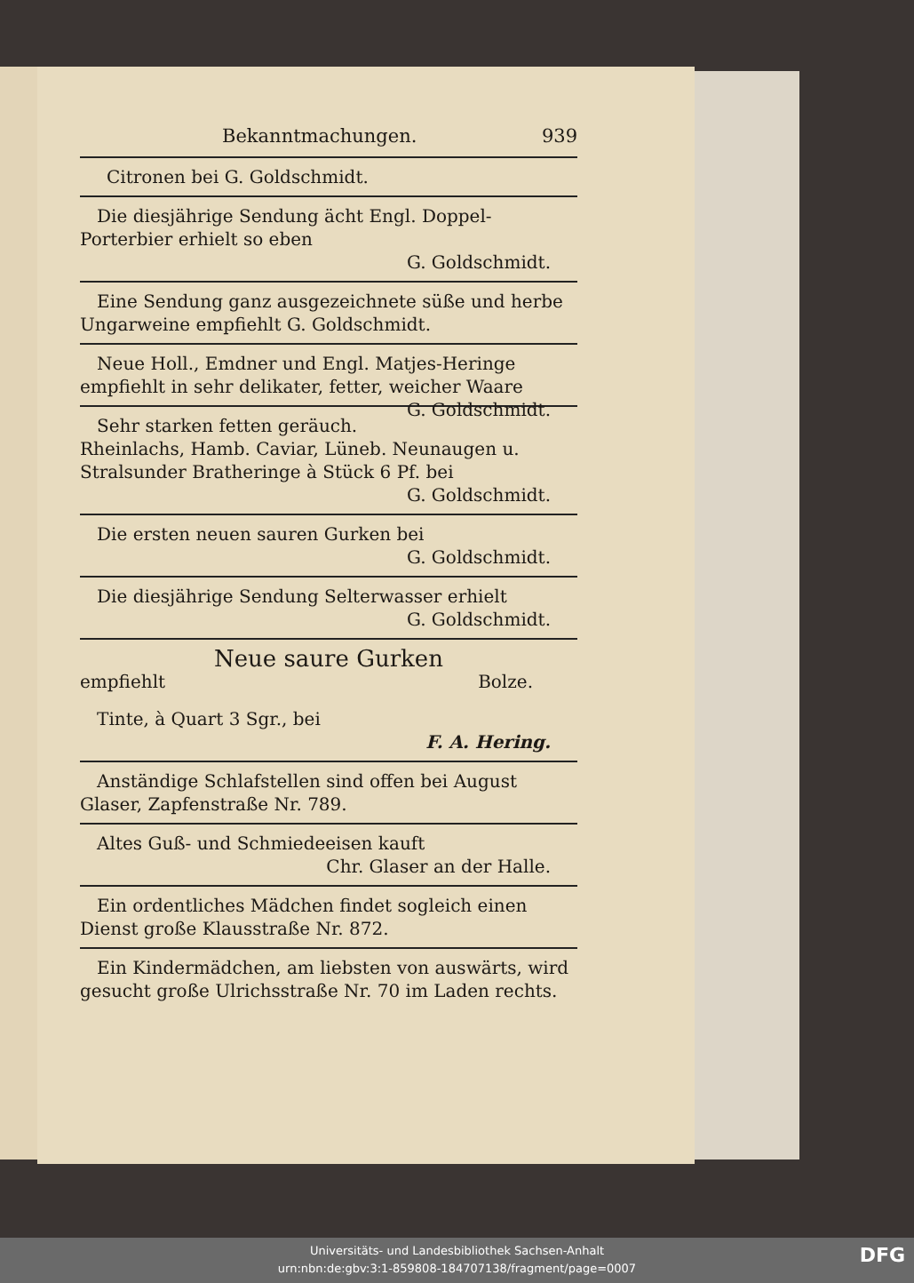Bekanntmachungen. 939
Citronen bei G. Goldschmidt.
Die diesjährige Sendung ächt Engl. Doppel-Porterbier erhielt so eben
G. Goldschmidt.
Eine Sendung ganz ausgezeichnete süße und herbe Ungarweine empfiehlt G. Goldschmidt.
Neue Holl., Emdner und Engl. Matjes-Heringe empfiehlt in sehr delikater, fetter, weicher Waare G. Goldschmidt.
Sehr starken fetten geräuch. Rheinlachs, Hamb. Caviar, Lüneb. Neunaugen u. Stralsunder Bratheringe à Stück 6 Pf. bei
G. Goldschmidt.
Die ersten neuen sauren Gurken bei
G. Goldschmidt.
Die diesjährige Sendung Selterwasser erhielt
G. Goldschmidt.
Neue saure Gurken
empfiehlt Bolze.
Tinte, à Quart 3 Sgr., bei
F. A. Hering.
Anständige Schlafstellen sind offen bei August Glaser, Zapfenstraße Nr. 789.
Altes Guß- und Schmiedeeisen kauft
Chr. Glaser an der Halle.
Ein ordentliches Mädchen findet sogleich einen Dienst große Klausstraße Nr. 872.
Ein Kindermädchen, am liebsten von auswärts, wird gesucht große Ulrichsstraße Nr. 70 im Laden rechts.
Universitäts- und Landesbibliothek Sachsen-Anhalt
urn:nbn:de:gbv:3:1-859808-184707138/fragment/page=0007
DFG